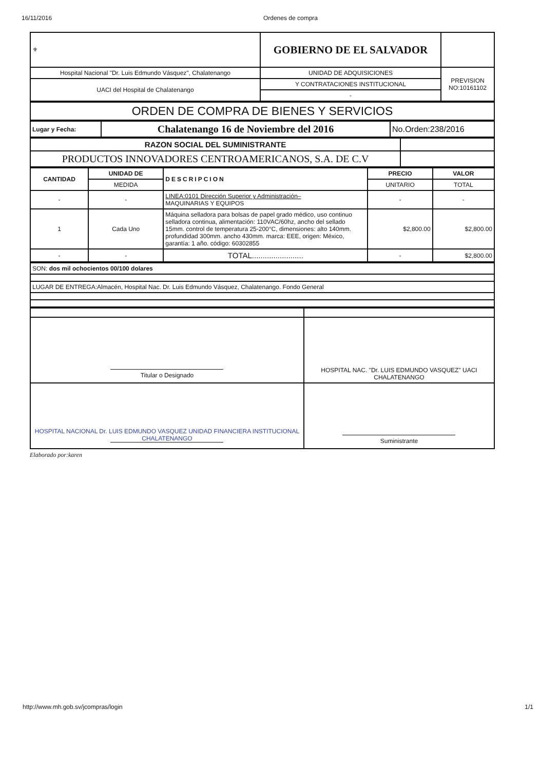16/11/2016 Ordenes de compra
| ⚜ | GOBIERNO DE EL SALVADOR | |
| Hospital Nacional "Dr. Luis Edmundo Vásquez", Chalatenango | UNIDAD DE ADQUISICIONES | PREVISION NO:10161102 |
| UACI del Hospital de Chalatenango | Y CONTRATACIONES INSTITUCIONAL | |
| | - | |
| ORDEN DE COMPRA DE BIENES Y SERVICIOS |
| Lugar y Fecha: | Chalatenango 16 de Noviembre del 2016 | No.Orden:238/2016 |
| RAZON SOCIAL DEL SUMINISTRANTE | |
| PRODUCTOS INNOVADORES CENTROAMERICANOS, S.A. DE C.V | |
| CANTIDAD | UNIDAD DE | DESCRIPCION | PRECIO | VALOR |
| --- | --- | --- | --- | --- |
| | MEDIDA | | UNITARIO | TOTAL |
| - | - | LINEA:0101 Dirección Superior y Administración– MAQUINARIAS Y EQUIPOS | - | - |
| 1 | Cada Uno | Máquina selladora para bolsas de papel grado médico, uso continuo selladora continua, alimentación: 110VAC/60hz, ancho del sellado 15mm. control de temperatura 25-200°C, dimensiones: alto 140mm. profundidad 300mm. ancho 430mm. marca: EEE, origen: México, garantía: 1 año. código: 60302855 | $2,800.00 | $2,800.00 |
| - | - | TOTAL........................ | - | $2,800.00 |
| SON: dos mil ochocientos 00/100 dolares |
| LUGAR DE ENTREGA:Almacén, Hospital Nac. Dr. Luis Edmundo Vásquez, Chalatenango. Fondo General |
| Titular o Designado | HOSPITAL NAC. "Dr. LUIS EDMUNDO VASQUEZ" UACI CHALATENANGO |
| HOSPITAL NACIONAL Dr. LUIS EDMUNDO VASQUEZ UNIDAD FINANCIERA INSTITUCIONAL CHALATENANGO | Suministrante |
Elaborado por:karen
http://www.mh.gob.sv/jcompras/login 1/1